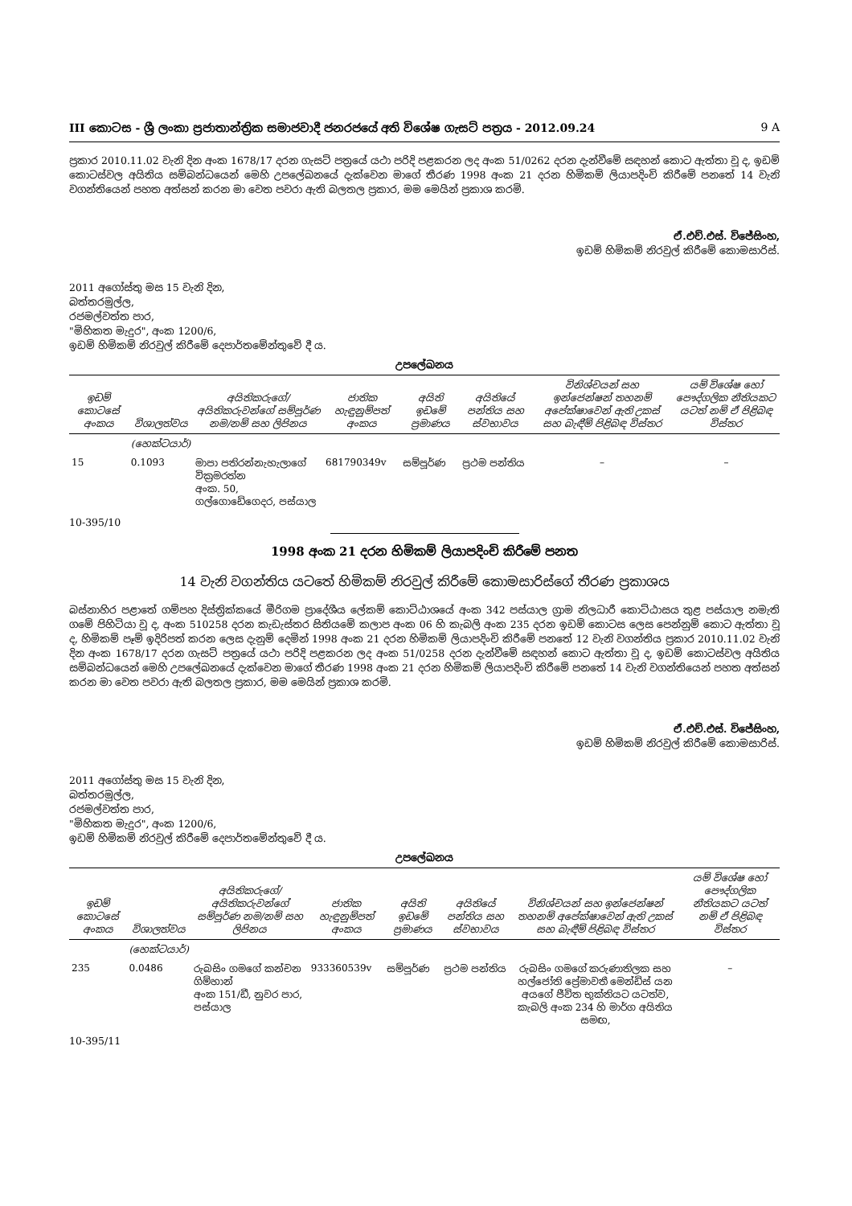III කොටස - ශ්‍රී ලංකා ප්‍රජාතාන්ත්‍රික සමාජවාදී ජනරජයේ අති විශේෂ ගැසට් පත්‍රය - 2012.09.24 9 A
ප්‍රකාර 2010.11.02 වැනි දින අංක 1678/17 දරන ගැසට් පත්‍රයේ යථා පරිදි පළකරන ලද අංක 51/0262 දරන දැන්වීමේ සඳහන් කොට ඇත්තා වූ ද, ඉඩම් කොටස්වල අයිතිය සම්බන්ධයෙන් මෙහි උපලේඛනයේ දැක්වෙන මාගේ තීරණ 1998 අංක 21 දරන හිමිකම් ලියාපදිංචි කිරීමේ පනතේ 14 වැනි වගන්තියෙන් පහත අත්සන් කරන මා වෙත පවරා ඇති බලතල ප්‍රකාර, මම මෙයින් ප්‍රකාශ කරමි.
ඒ.එච්.එස්. විජේසිංහ,
ඉඩම් හිමිකම් නිරවුල් කිරීමේ කොමසාරිස්.
2011 අගෝස්තු මස 15 වැනි දින,
බත්තරමුල්ල,
රජමල්වත්ත පාර,
"මිහිකත මැදුර", අංක 1200/6,
ඉඩම් හිමිකම් නිරවුල් කිරීමේ දෙපාර්තමේන්තුවේ දී ය.
උපලේඛනය
| ඉඩම් කොටසේ අංකය | විශාලත්වය | අයිතිකරුගේ/අයිතිකරුවන්ගේ සම්පූර්ණ නම/නම් සහ ලිපිනය | ජාතික හැඳුනුම්පත් අංකය | අයිති ඉඩමේ ප්‍රමාණය | අයිතියේ පන්තිය සහ ස්වභාවය | විනිශ්චයන් සහ ඉන්ජෙන්ෂන් තහනම් අපේක්ෂාවෙන් ඇති උකස් සහ බැඳීම් පිළිබඳ විස්තර | යම් විශේෂ හෝ පෞද්ගලික නීතියකට යටත් නම් ඒ පිළිබඳ විස්තර |
| --- | --- | --- | --- | --- | --- | --- | --- |
| | (හෙක්ටයාර්) | | | | | | |
| 15 | 0.1093 | මාපා පතිරන්නැහැලාගේ වික්‍රමරත්න අංක. 50, ගල්ගොඩේගෙදර, පස්යාල | 681790349v | සම්පූර්ණ | ප්‍රථම පන්තිය | – | – |
10-395/10
1998 අංක 21 දරන හිමිකම් ලියාපදිංචි කිරීමේ පනත
14 වැනි වගන්තිය යටතේ හිමිකම් නිරවුල් කිරීමේ කොමසාරිස්ගේ තීරණ ප්‍රකාශය
බස්නාහිර පළාතේ ගම්පහ දිස්ත්‍රික්කයේ මීරිගම ප්‍රාදේශීය ලේකම් කොට්ඨාශයේ අංක 342 පස්යාල ග්‍රාම නිලධාරී කොට්ඨාසය තුළ පස්යාල නමැති ගමේ පිහිටියා වූ ද, අංක 510258 දරන කැඩැස්තර සිතියමේ කලාප අංක 06 හි කැබලි අංක 235 දරන ඉඩම් කොටස ලෙස පෙන්නුම් කොට ඇත්තා වූ ද, හිමිකම් පෑම් ඉදිරිපත් කරන ලෙස දැනුම් දෙමින් 1998 අංක 21 දරන හිමිකම් ලියාපදිංචි කිරීමේ පනතේ 12 වැනි වගන්තිය ප්‍රකාර 2010.11.02 වැනි දින අංක 1678/17 දරන ගැසට් පත්‍රයේ යථා පරිදි පළකරන ලද අංක 51/0258 දරන දැන්වීමේ සඳහන් කොට ඇත්තා වූ ද, ඉඩම් කොටස්වල අයිතිය සම්බන්ධයෙන් මෙහි උපලේඛනයේ දැක්වෙන මාගේ තීරණ 1998 අංක 21 දරන හිමිකම් ලියාපදිංචි කිරීමේ පනතේ 14 වැනි වගන්තියෙන් පහත අත්සන් කරන මා වෙත පවරා ඇති බලතල ප්‍රකාර, මම මෙයින් ප්‍රකාශ කරමි.
ඒ.එච්.එස්. විජේසිංහ,
ඉඩම් හිමිකම් නිරවුල් කිරීමේ කොමසාරිස්.
2011 අගෝස්තු මස 15 වැනි දින,
බත්තරමුල්ල,
රජමල්වත්ත පාර,
"මිහිකත මැදුර", අංක 1200/6,
ඉඩම් හිමිකම් නිරවුල් කිරීමේ දෙපාර්තමේන්තුවේ දී ය.
උපලේඛනය
| ඉඩම් කොටසේ අංකය | විශාලත්වය | අයිතිකරුගේ/අයිතිකරුවන්ගේ සම්පූර්ණ නම/නම් සහ ලිපිනය | ජාතික හැඳුනුම්පත් අංකය | අයිති ඉඩමේ ප්‍රමාණය | අයිතියේ පන්තිය සහ ස්වභාවය | විනිශ්චයන් සහ ඉන්ජෙන්ෂන් තහනම් අපේක්ෂාවෙන් ඇති උකස් සහ බැඳීම් පිළිබඳ විස්තර | යම් විශේෂ හෝ පෞද්ගලික නීතියකට යටත් නම් ඒ පිළිබඳ විස්තර |
| --- | --- | --- | --- | --- | --- | --- | --- |
| | (හෙක්ටයාර්) | | | | | | |
| 235 | 0.0486 | රුබසිං ගමගේ කන්චන ගිම්හාන් අංක 151/ඩී, නුවර පාර, පස්යාල | 933360539v | සම්පූර්ණ | ප්‍රථම පන්තිය | රුබසිං ගමගේ කරුණාතිලක සහ හල්ජෝති ප්‍රේමාවතී මෙන්ඩිස් යන අයගේ ජීවිත භුක්තියට යටත්ව, කැබලි අංක 234 හි මාර්ග අයිතිය සමඟ, | – |
10-395/11